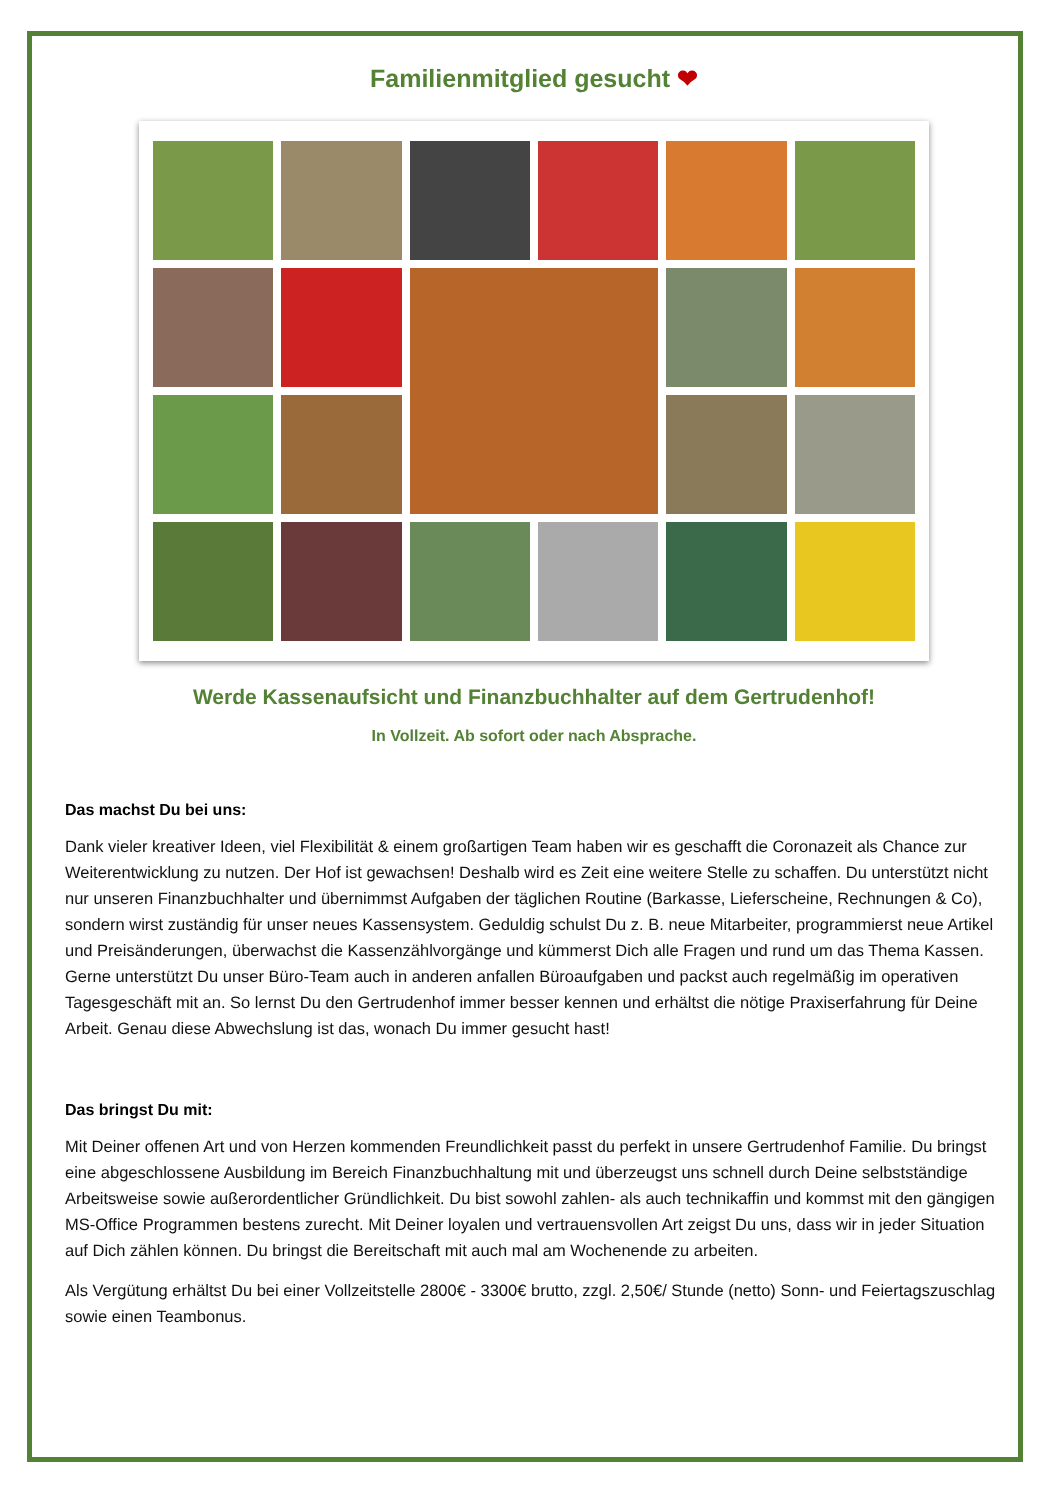Familienmitglied gesucht ❤
Werde Kassenaufsicht und Finanzbuchhalter auf dem Gertrudenhof!
In Vollzeit. Ab sofort oder nach Absprache.
Das machst Du bei uns:
Dank vieler kreativer Ideen, viel Flexibilität & einem großartigen Team haben wir es geschafft die Coronazeit als Chance zur Weiterentwicklung zu nutzen. Der Hof ist gewachsen! Deshalb wird es Zeit eine weitere Stelle zu schaffen. Du unterstützt nicht nur unseren Finanzbuchhalter und übernimmst Aufgaben der täglichen Routine (Barkasse, Lieferscheine, Rechnungen & Co), sondern wirst zuständig für unser neues Kassensystem. Geduldig schulst Du z. B. neue Mitarbeiter, programmierst neue Artikel und Preisänderungen, überwachst die Kassenzählvorgänge und kümmerst Dich alle Fragen und rund um das Thema Kassen. Gerne unterstützt Du unser Büro-Team auch in anderen anfallen Büroaufgaben und packst auch regelmäßig im operativen Tagesgeschäft mit an. So lernst Du den Gertrudenhof immer besser kennen und erhältst die nötige Praxiserfahrung für Deine Arbeit. Genau diese Abwechslung ist das, wonach Du immer gesucht hast!
Das bringst Du mit:
Mit Deiner offenen Art und von Herzen kommenden Freundlichkeit passt du perfekt in unsere Gertrudenhof Familie. Du bringst eine abgeschlossene Ausbildung im Bereich Finanzbuchhaltung mit und überzeugst uns schnell durch Deine selbstständige Arbeitsweise sowie außerordentlicher Gründlichkeit. Du bist sowohl zahlen- als auch technikaffin und kommst mit den gängigen MS-Office Programmen bestens zurecht. Mit Deiner loyalen und vertrauensvollen Art zeigst Du uns, dass wir in jeder Situation auf Dich zählen können. Du bringst die Bereitschaft mit auch mal am Wochenende zu arbeiten.
Als Vergütung erhältst Du bei einer Vollzeitstelle 2800€ - 3300€ brutto, zzgl. 2,50€/ Stunde (netto) Sonn- und Feiertagszuschlag sowie einen Teambonus.